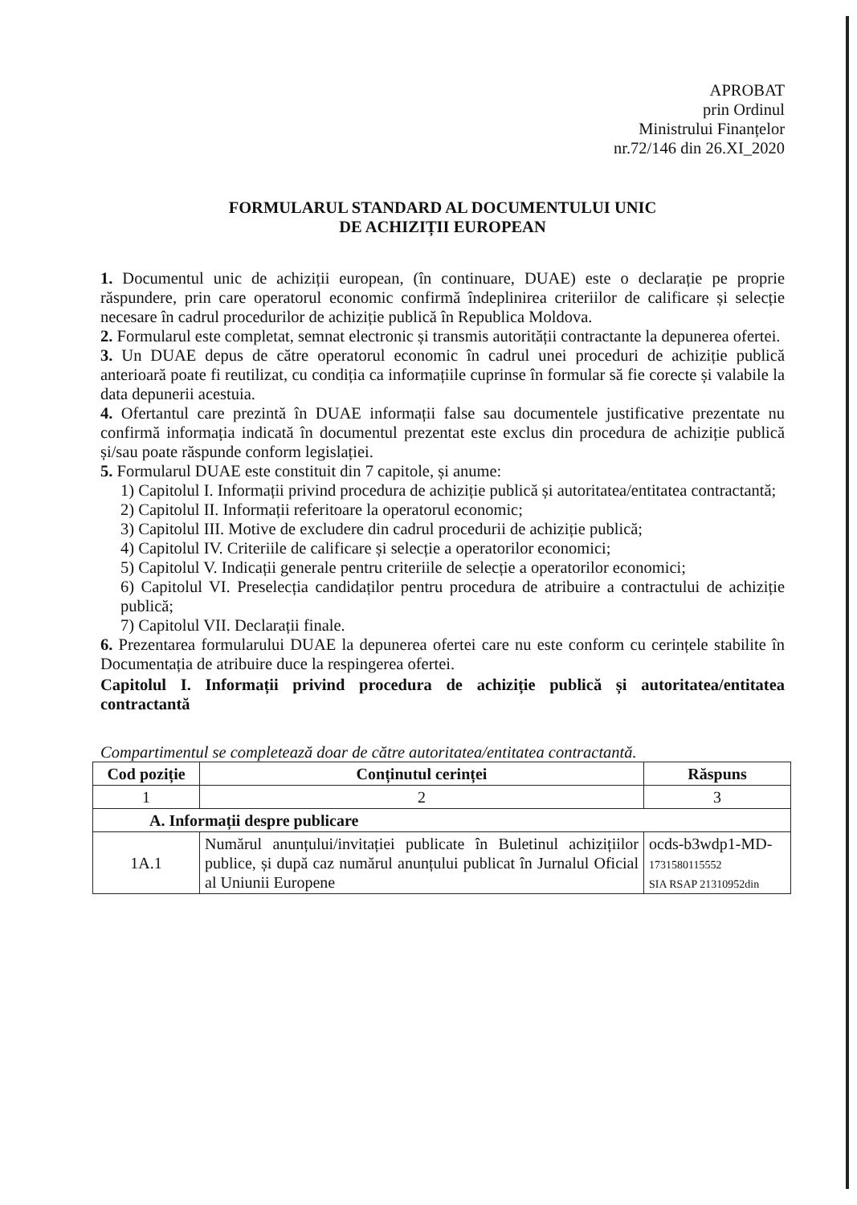APROBAT
prin Ordinul
Ministrului Finanțelor
nr.72/146 din 26.XI_2020
FORMULARUL STANDARD AL DOCUMENTULUI UNIC
DE ACHIZIȚII EUROPEAN
1. Documentul unic de achiziții european, (în continuare, DUAE) este o declarație pe proprie răspundere, prin care operatorul economic confirmă îndeplinirea criteriilor de calificare și selecție necesare în cadrul procedurilor de achiziție publică în Republica Moldova.
2. Formularul este completat, semnat electronic și transmis autorității contractante la depunerea ofertei.
3. Un DUAE depus de către operatorul economic în cadrul unei proceduri de achiziție publică anterioară poate fi reutilizat, cu condiția ca informațiile cuprinse în formular să fie corecte și valabile la data depunerii acestuia.
4. Ofertantul care prezintă în DUAE informații false sau documentele justificative prezentate nu confirmă informația indicată în documentul prezentat este exclus din procedura de achiziție publică și/sau poate răspunde conform legislației.
5. Formularul DUAE este constituit din 7 capitole, și anume:
1) Capitolul I. Informații privind procedura de achiziție publică și autoritatea/entitatea contractantă;
2) Capitolul II. Informații referitoare la operatorul economic;
3) Capitolul III. Motive de excludere din cadrul procedurii de achiziție publică;
4) Capitolul IV. Criteriile de calificare și selecție a operatorilor economici;
5) Capitolul V. Indicații generale pentru criteriile de selecție a operatorilor economici;
6) Capitolul VI. Preselecția candidaților pentru procedura de atribuire a contractului de achiziție publică;
7) Capitolul VII. Declarații finale.
6. Prezentarea formularului DUAE la depunerea ofertei care nu este conform cu cerințele stabilite în Documentația de atribuire duce la respingerea ofertei.
Capitolul I. Informații privind procedura de achiziție publică și autoritatea/entitatea contractantă
Compartimentul se completează doar de către autoritatea/entitatea contractantă.
| Cod poziție | Conținutul cerinței | Răspuns |
| --- | --- | --- |
| 1 | 2 | 3 |
| A. Informații despre publicare | | |
| 1A.1 | Numărul anunțului/invitației publicate în Buletinul achizițiilor publice, și după caz numărul anunțului publicat în Jurnalul Oficial al Uniunii Europene | ocds-b3wdp1-MD- 1731580115552 SIA RSAP 21310952din |